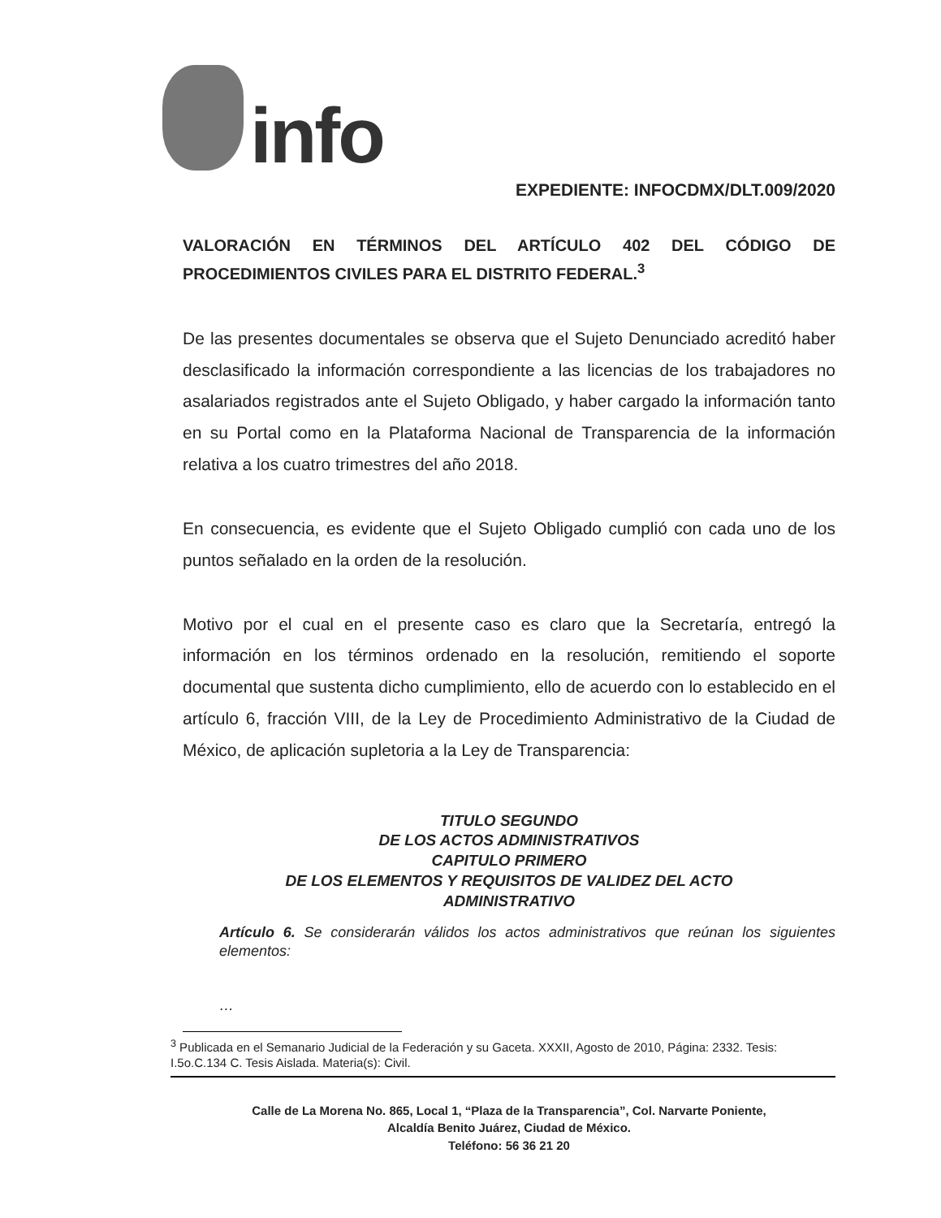info
EXPEDIENTE: INFOCDMX/DLT.009/2020
VALORACIÓN EN TÉRMINOS DEL ARTÍCULO 402 DEL CÓDIGO DE PROCEDIMIENTOS CIVILES PARA EL DISTRITO FEDERAL.<sup>3</sup>
De las presentes documentales se observa que el Sujeto Denunciado acreditó haber desclasificado la información correspondiente a las licencias de los trabajadores no asalariados registrados ante el Sujeto Obligado, y haber cargado la información tanto en su Portal como en la Plataforma Nacional de Transparencia de la información relativa a los cuatro trimestres del año 2018.
En consecuencia, es evidente que el Sujeto Obligado cumplió con cada uno de los puntos señalado en la orden de la resolución.
Motivo por el cual en el presente caso es claro que la Secretaría, entregó la información en los términos ordenado en la resolución, remitiendo el soporte documental que sustenta dicho cumplimiento, ello de acuerdo con lo establecido en el artículo 6, fracción VIII, de la Ley de Procedimiento Administrativo de la Ciudad de México, de aplicación supletoria a la Ley de Transparencia:
TITULO SEGUNDO
DE LOS ACTOS ADMINISTRATIVOS
CAPITULO PRIMERO
DE LOS ELEMENTOS Y REQUISITOS DE VALIDEZ DEL ACTO
ADMINISTRATIVO
Artículo 6. Se considerarán válidos los actos administrativos que reúnan los siguientes elementos:
…
<sup>3</sup> Publicada en el Semanario Judicial de la Federación y su Gaceta. XXXII, Agosto de 2010, Página: 2332. Tesis: I.5o.C.134 C. Tesis Aislada. Materia(s): Civil.
Calle de La Morena No. 865, Local 1, “Plaza de la Transparencia”, Col. Narvarte Poniente,
Alcaldía Benito Juárez, Ciudad de México.
Teléfono: 56 36 21 20